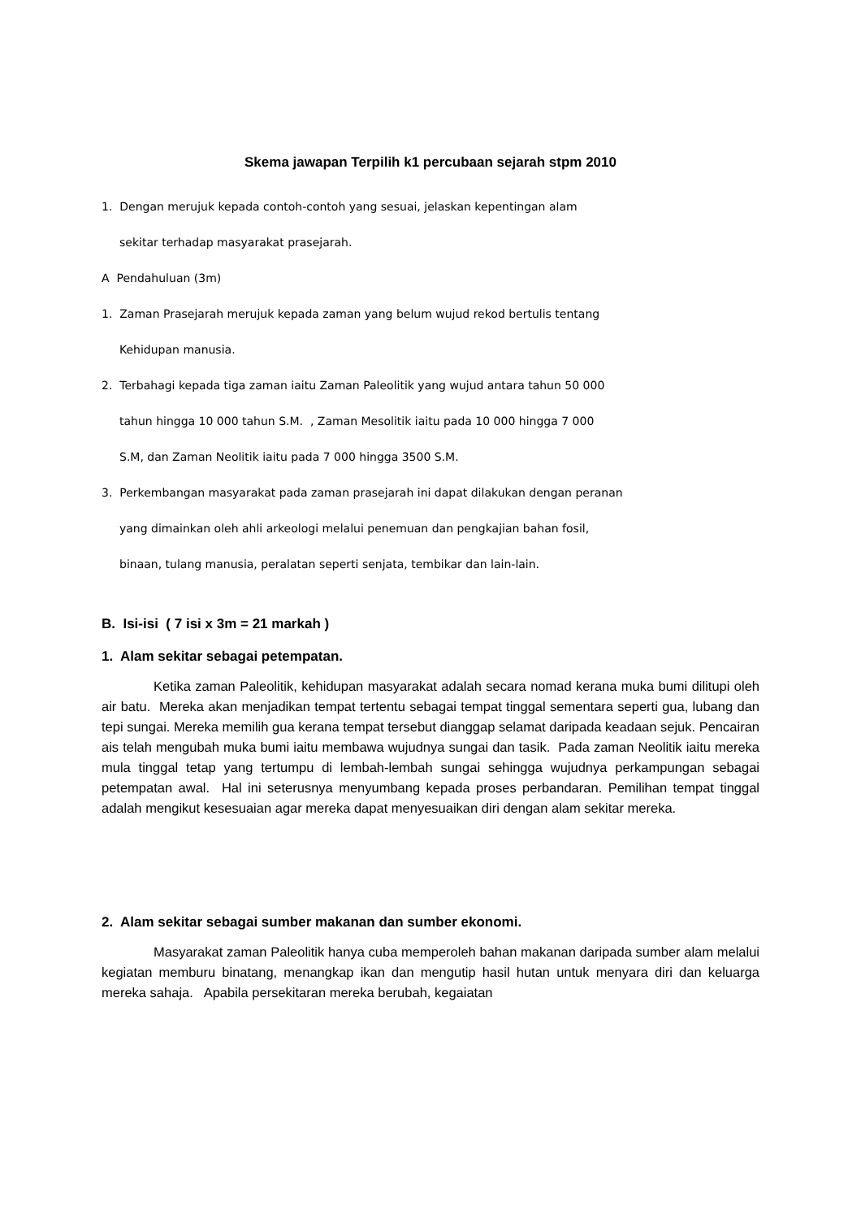Skema jawapan Terpilih k1 percubaan sejarah stpm 2010
1. Dengan merujuk kepada contoh-contoh yang sesuai, jelaskan kepentingan alam
sekitar terhadap masyarakat prasejarah.
A Pendahuluan (3m)
1. Zaman Prasejarah merujuk kepada zaman yang belum wujud rekod bertulis tentang
Kehidupan manusia.
2. Terbahagi kepada tiga zaman iaitu Zaman Paleolitik yang wujud antara tahun 50 000
tahun hingga 10 000 tahun S.M. , Zaman Mesolitik iaitu pada 10 000 hingga 7 000
S.M, dan Zaman Neolitik iaitu pada 7 000 hingga 3500 S.M.
3. Perkembangan masyarakat pada zaman prasejarah ini dapat dilakukan dengan peranan
yang dimainkan oleh ahli arkeologi melalui penemuan dan pengkajian bahan fosil,
binaan, tulang manusia, peralatan seperti senjata, tembikar dan lain-lain.
B. Isi-isi ( 7 isi x 3m = 21 markah )
1. Alam sekitar sebagai petempatan.
Ketika zaman Paleolitik, kehidupan masyarakat adalah secara nomad kerana muka bumi dilitupi oleh air batu. Mereka akan menjadikan tempat tertentu sebagai tempat tinggal sementara seperti gua, lubang dan tepi sungai. Mereka memilih gua kerana tempat tersebut dianggap selamat daripada keadaan sejuk. Pencairan ais telah mengubah muka bumi iaitu membawa wujudnya sungai dan tasik. Pada zaman Neolitik iaitu mereka mula tinggal tetap yang tertumpu di lembah-lembah sungai sehingga wujudnya perkampungan sebagai petempatan awal. Hal ini seterusnya menyumbang kepada proses perbandaran. Pemilihan tempat tinggal adalah mengikut kesesuaian agar mereka dapat menyesuaikan diri dengan alam sekitar mereka.
2. Alam sekitar sebagai sumber makanan dan sumber ekonomi.
Masyarakat zaman Paleolitik hanya cuba memperoleh bahan makanan daripada sumber alam melalui kegiatan memburu binatang, menangkap ikan dan mengutip hasil hutan untuk menyara diri dan keluarga mereka sahaja. Apabila persekitaran mereka berubah, kegaiatan